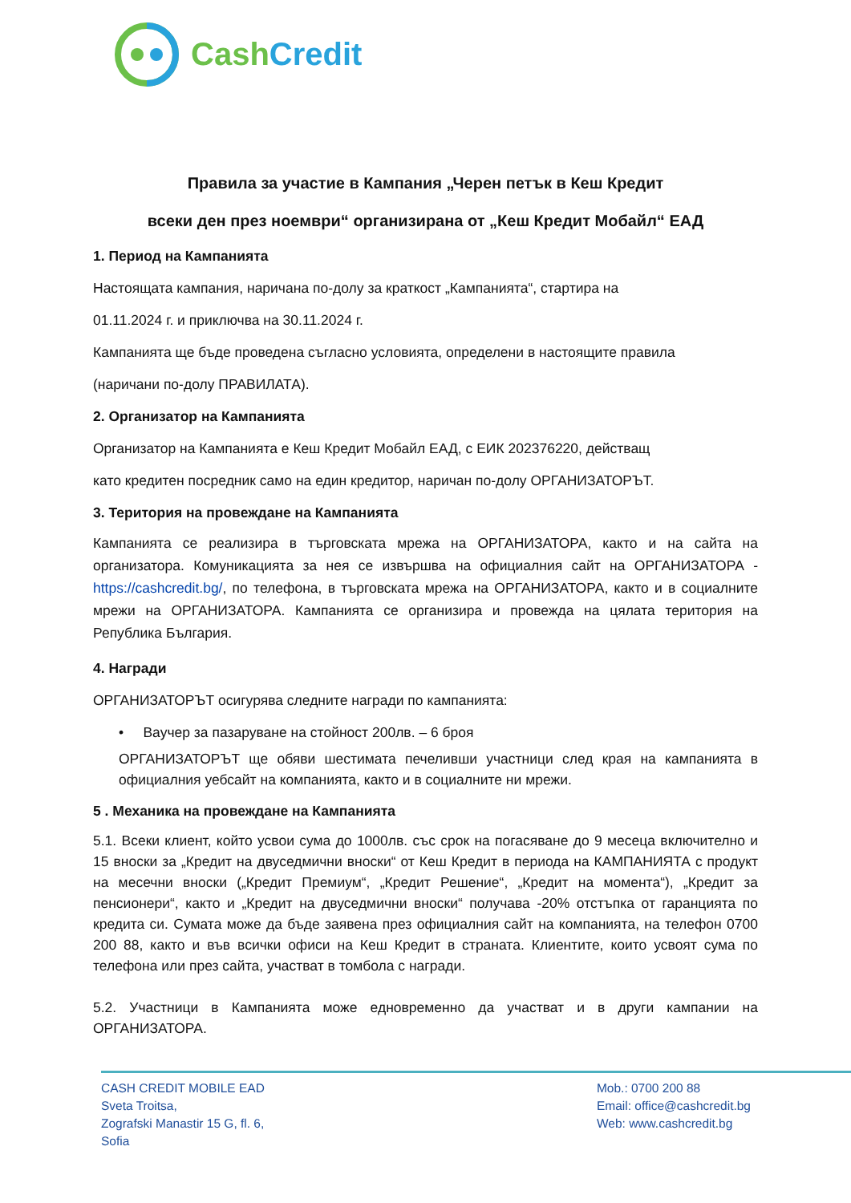CashCredit
Правила за участие в Кампания „Черен петък в Кеш Кредит
всеки ден през ноември“ организирана от „Кеш Кредит Мобайл“ ЕАД
1. Период на Кампанията
Настоящата кампания, наричана по-долу за краткост „Кампанията“, стартира на
01.11.2024 г. и приключва на 30.11.2024 г.
Кампанията ще бъде проведена съгласно условията, определени в настоящите правила
(наричани по-долу ПРАВИЛАТА).
2. Организатор на Кампанията
Организатор на Кампанията е Кеш Кредит Мобайл ЕАД, с ЕИК 202376220, действащ
като кредитен посредник само на един кредитор, наричан по-долу ОРГАНИЗАТОРЪТ.
3. Територия на провеждане на Кампанията
Кампанията се реализира в търговската мрежа на ОРГАНИЗАТОРА, както и на сайта на организатора. Комуникацията за нея се извършва на официалния сайт на ОРГАНИЗАТОРА - https://cashcredit.bg/, по телефона, в търговската мрежа на ОРГАНИЗАТОРА, както и в социалните мрежи на ОРГАНИЗАТОРА. Кампанията се организира и провежда на цялата територия на Република България.
4. Награди
ОРГАНИЗАТОРЪТ осигурява следните награди по кампанията:
• Ваучер за пазаруване на стойност 200лв. – 6 броя
ОРГАНИЗАТОРЪТ ще обяви шестимата печеливши участници след края на кампанията в официалния уебсайт на компанията, както и в социалните ни мрежи.
5 . Механика на провеждане на Кампанията
5.1. Всеки клиент, който усвои сума до 1000лв. със срок на погасяване до 9 месеца включително и 15 вноски за „Кредит на двуседмични вноски“ от Кеш Кредит в периода на КАМПАНИЯТА с продукт на месечни вноски („Кредит Премиум“, „Кредит Решение“, „Кредит на момента“), „Кредит за пенсионери“, както и „Кредит на двуседмични вноски“ получава -20% отстъпка от гаранцията по кредита си. Сумата може да бъде заявена през официалния сайт на компанията, на телефон 0700 200 88, както и във всички офиси на Кеш Кредит в страната. Клиентите, които усвоят сума по телефона или през сайта, участват в томбола с награди.
5.2. Участници в Кампанията може едновременно да участват и в други кампании на ОРГАНИЗАТОРА.
CASH CREDIT MOBILE EAD
Sveta Troitsa,
Zografski Manastir 15 G, fl. 6,
Sofia
Mob.: 0700 200 88
Email: office@cashcredit.bg
Web: www.cashcredit.bg